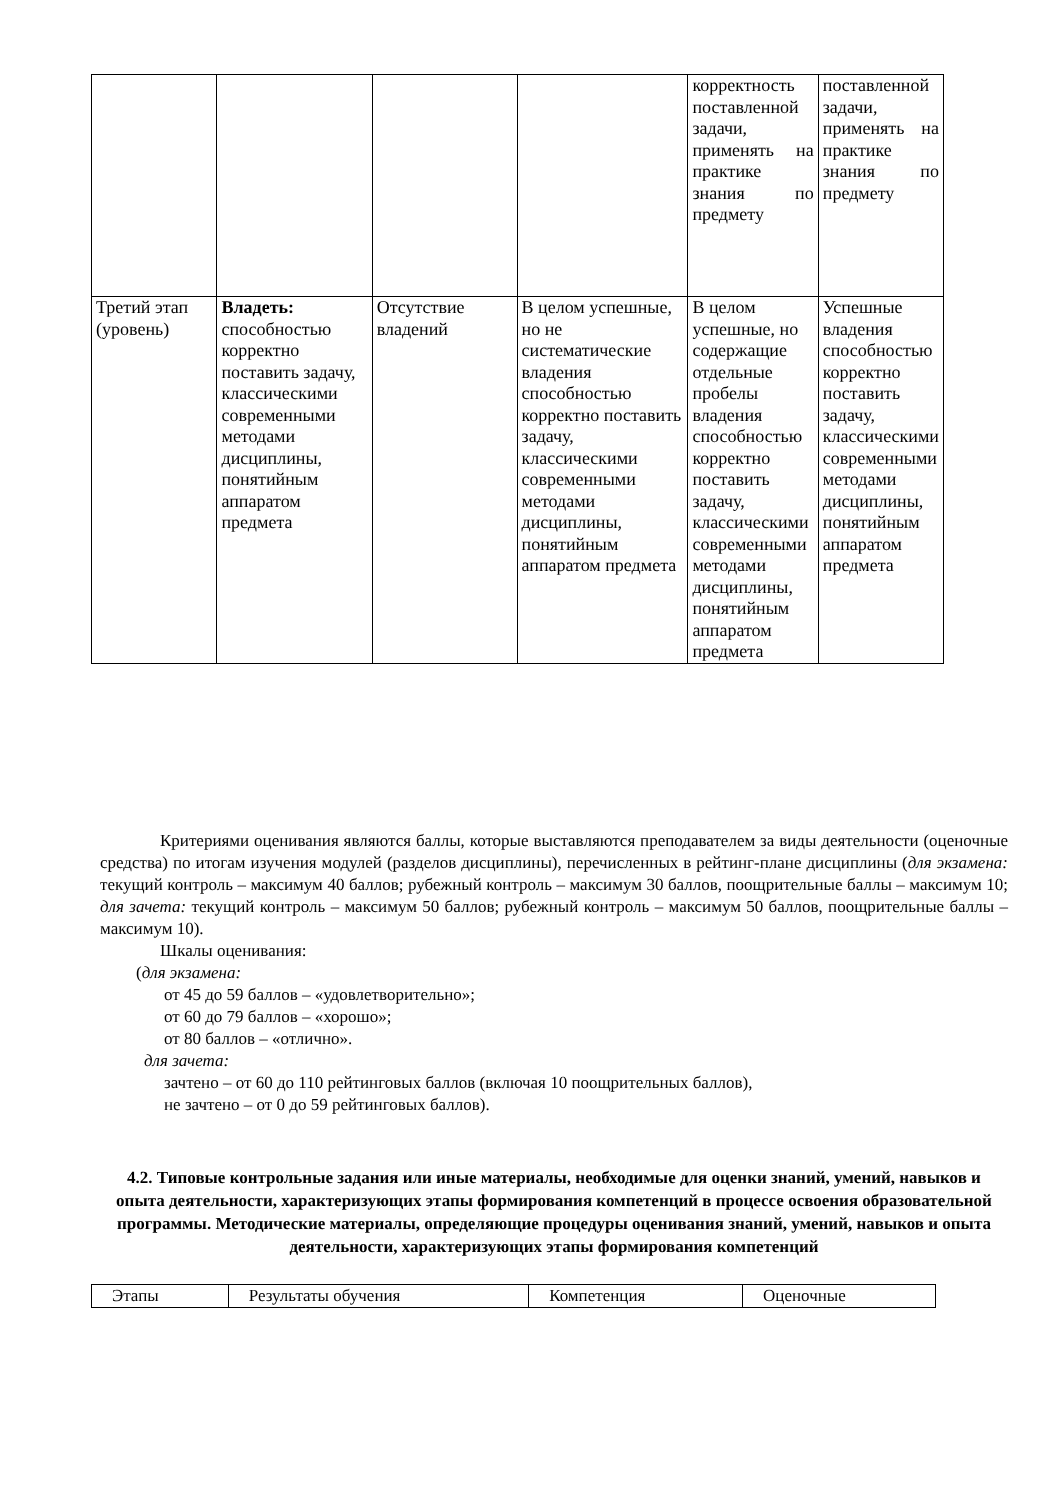| | | | | корректность поставленной задачи, применять на практике знания по предмету | поставленной задачи, применять на практике знания по предмету |
| Третий этап (уровень) | Владеть: способностью корректно поставить задачу, классическими современными методами дисциплины, понятийным аппаратом предмета | Отсутствие владений | В целом успешные, но не систематические владения способностью корректно поставить задачу, классическими современными методами дисциплины, понятийным аппаратом предмета | В целом успешные, но содержащие отдельные пробелы владения способностью корректно поставить задачу, классическими современными методами дисциплины, понятийным аппаратом предмета | Успешные владения способностью корректно поставить задачу, классическими современными методами дисциплины, понятийным аппаратом предмета |
Критериями оценивания являются баллы, которые выставляются преподавателем за виды деятельности (оценочные средства) по итогам изучения модулей (разделов дисциплины), перечисленных в рейтинг-плане дисциплины (для экзамена: текущий контроль – максимум 40 баллов; рубежный контроль – максимум 30 баллов, поощрительные баллы – максимум 10; для зачета: текущий контроль – максимум 50 баллов; рубежный контроль – максимум 50 баллов, поощрительные баллы – максимум 10).
Шкалы оценивания:
(для экзамена:
от 45 до 59 баллов – «удовлетворительно»;
от 60 до 79 баллов – «хорошо»;
от 80 баллов – «отлично».
для зачета:
зачтено – от 60 до 110 рейтинговых баллов (включая 10 поощрительных баллов),
не зачтено – от 0 до 59 рейтинговых баллов).
4.2. Типовые контрольные задания или иные материалы, необходимые для оценки знаний, умений, навыков и опыта деятельности, характеризующих этапы формирования компетенций в процессе освоения образовательной программы. Методические материалы, определяющие процедуры оценивания знаний, умений, навыков и опыта деятельности, характеризующих этапы формирования компетенций
| Этапы | Результаты обучения | Компетенция | Оценочные |